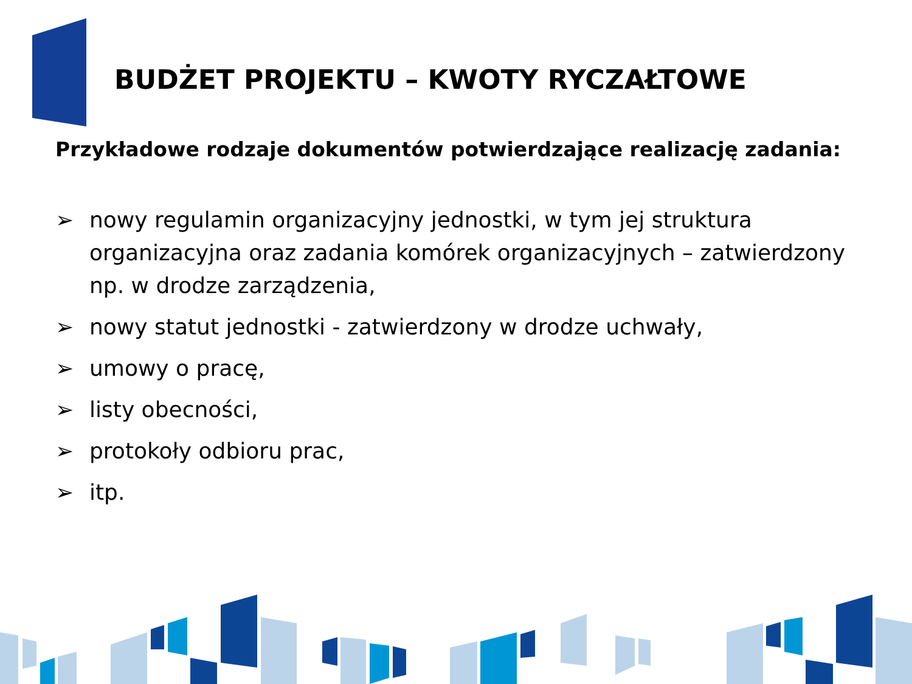BUDŻET PROJEKTU – KWOTY RYCZAŁTOWE
Przykładowe rodzaje dokumentów potwierdzające realizację zadania:
➢ nowy regulamin organizacyjny jednostki, w tym jej struktura organizacyjna oraz zadania komórek organizacyjnych – zatwierdzony np. w drodze zarządzenia,
➢ nowy statut jednostki - zatwierdzony w drodze uchwały,
➢ umowy o pracę,
➢ listy obecności,
➢ protokoły odbioru prac,
➢ itp.